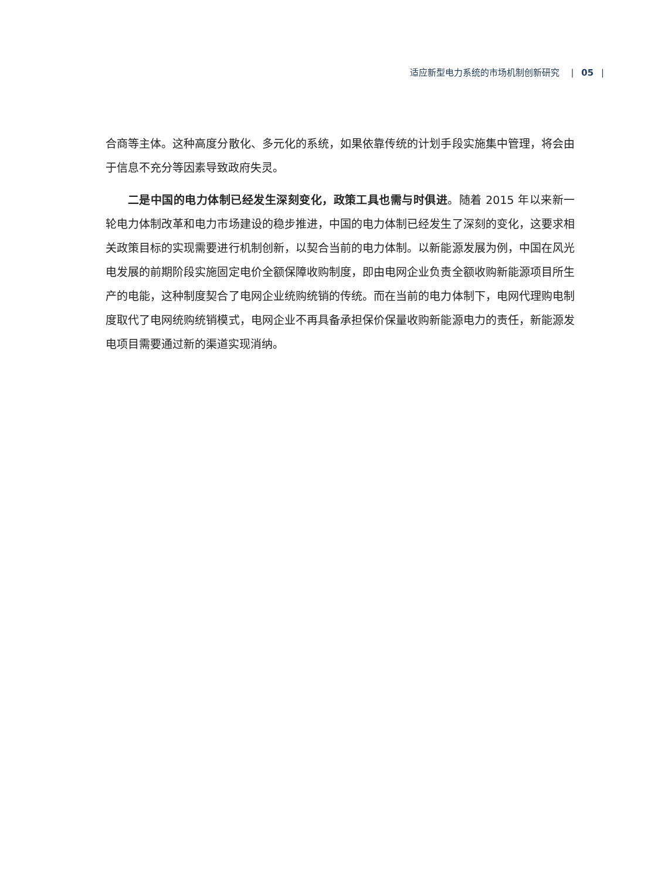适应新型电力系统的市场机制创新研究 | 05 |
合商等主体。这种高度分散化、多元化的系统，如果依靠传统的计划手段实施集中管理，将会由于信息不充分等因素导致政府失灵。
二是中国的电力体制已经发生深刻变化，政策工具也需与时俱进。随着 2015 年以来新一轮电力体制改革和电力市场建设的稳步推进，中国的电力体制已经发生了深刻的变化，这要求相关政策目标的实现需要进行机制创新，以契合当前的电力体制。以新能源发展为例，中国在风光电发展的前期阶段实施固定电价全额保障收购制度，即由电网企业负责全额收购新能源项目所生产的电能，这种制度契合了电网企业统购统销的传统。而在当前的电力体制下，电网代理购电制度取代了电网统购统销模式，电网企业不再具备承担保价保量收购新能源电力的责任，新能源发电项目需要通过新的渠道实现消纳。